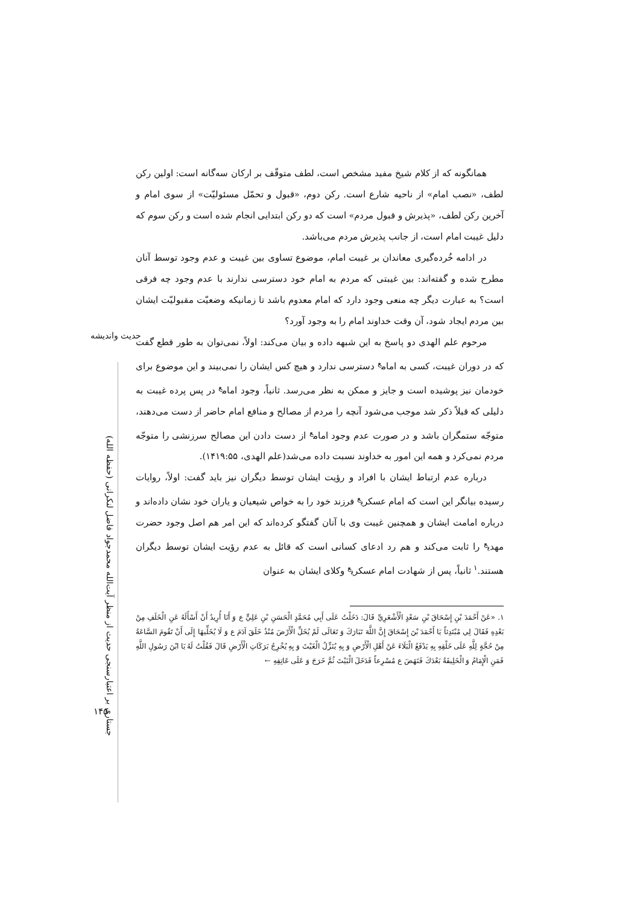حدیث واندیشه
جستاری بر اعتبارسنجی حدیث از منظر آیت‌الله محمدجواد فاضل لنکرانی (حفظه الله)
همانگونه که از کلام شیخ مفید مشخص است، لطف متوقّف بر ارکان سه‌گانه است: اولین رکن لطف، «نصب امام» از ناحیه شارع است. رکن دوم، «قبول و تحمّل مسئولیّت» از سوی امام و آخرین رکن لطف، «پذیرش و قبول مردم» است که دو رکن ابتدایی انجام شده است و رکن سوم که دلیل غیبت امام است، از جانب پذیرش مردم می‌باشد.
در ادامه خُرده‌گیری معاندان بر غیبت امام، موضوع تساوی بین غیبت و عدم وجود توسط آنان مطرح شده و گفته‌اند: بین غیبتی که مردم به امام خود دسترسی ندارند با عدم وجود چه فرقی است؟ به عبارت دیگر چه منعی وجود دارد که امام معدوم باشد تا زمانیکه وضعیّت مقبولیّت ایشان بین مردم ایجاد شود، آن وقت خداوند امام را به وجود آورد؟
مرحوم علم الهدی دو پاسخ به این شبهه داده و بیان می‌کند: اولاً، نمی‌توان به طور قطع گفت که در دوران غیبت، کسی به امام<sup>ع</sup> دسترسی ندارد و هیچ کس ایشان را نمی‌بیند و این موضوع برای خودمان نیز پوشیده است و جایز و ممکن به نظر می‌رسد. ثانیاً، وجود امام<sup>ع</sup> در پس پرده غیبت به دلیلی که قبلاً ذکر شد موجب می‌شود آنچه را مردم از مصالح و منافع امام حاضر از دست می‌دهند، متوجّه ستمگران باشد و در صورت عدم وجود امام<sup>ع</sup> از دست دادن این مصالح سرزنشی را متوجّه مردم نمی‌کرد و همه این امور به خداوند نسبت داده می‌شد(علم الهدی، ۱۴۱۹:۵۵).
درباره عدم ارتباط ایشان با افراد و رؤیت ایشان توسط دیگران نیز باید گفت: اولاً، روایات رسیده بیانگر این است که امام عسکری<sup>ع</sup> فرزند خود را به خواص شیعیان و یاران خود نشان داده‌اند و درباره امامت ایشان و همچنین غیبت وی با آنان گفتگو کرده‌اند که این امر هم اصل وجود حضرت مهدی<sup>ع</sup> را ثابت می‌کند و هم رد ادعای کسانی است که قائل به عدم رؤیت ایشان توسط دیگران هستند.<sup>۱</sup> ثانیاً، پس از شهادت امام عسکری<sup>ع</sup> وکلای ایشان به عنوان
۱. «عَنْ أَحْمَدَ بْنِ إِسْحَاقَ بْنِ سَعْدٍ الْأَشْعَرِيِّ قَالَ: دَخَلْتُ عَلَى أَبِي مُحَمَّدٍ الْحَسَنِ بْنِ عَلِيٍّ ع وَ أَنَا أُرِيدُ أَنْ أَسْأَلَهُ عَنِ الْخَلَفِ مِنْ بَعْدِهِ فَقَالَ لِي مُبْتَدِئاً يَا أَحْمَدَ بْنَ إِسْحَاقَ إِنَّ اللَّهَ تَبَارَكَ وَ تَعَالَى لَمْ يُخَلِّ الْأَرْضَ مُنْذُ خَلَقَ آدَمَ ع وَ لَا يُخَلِّيهَا إِلَى أَنْ تَقُومَ السَّاعَةُ مِنْ حُجَّةٍ لِلَّهِ عَلَى خَلْقِهِ بِهِ يَدْفَعُ الْبَلَاءَ عَنْ أَهْلِ الْأَرْضِ وَ بِهِ يُنَزِّلُ الْغَيْثَ وَ بِهِ يُخْرِجُ بَرَكَاتِ الْأَرْضِ قَالَ فَقُلْتُ لَهُ يَا ابْنَ رَسُولِ اللَّهِ فَمَنِ الْإِمَامُ وَ الْخَلِيفَةُ بَعْدَكَ فَنَهَضَ ع مُسْرِعاً فَدَخَلَ الْبَيْتَ ثُمَّ خَرَجَ وَ عَلَى عَاتِقِهِ ←
۱۴۵